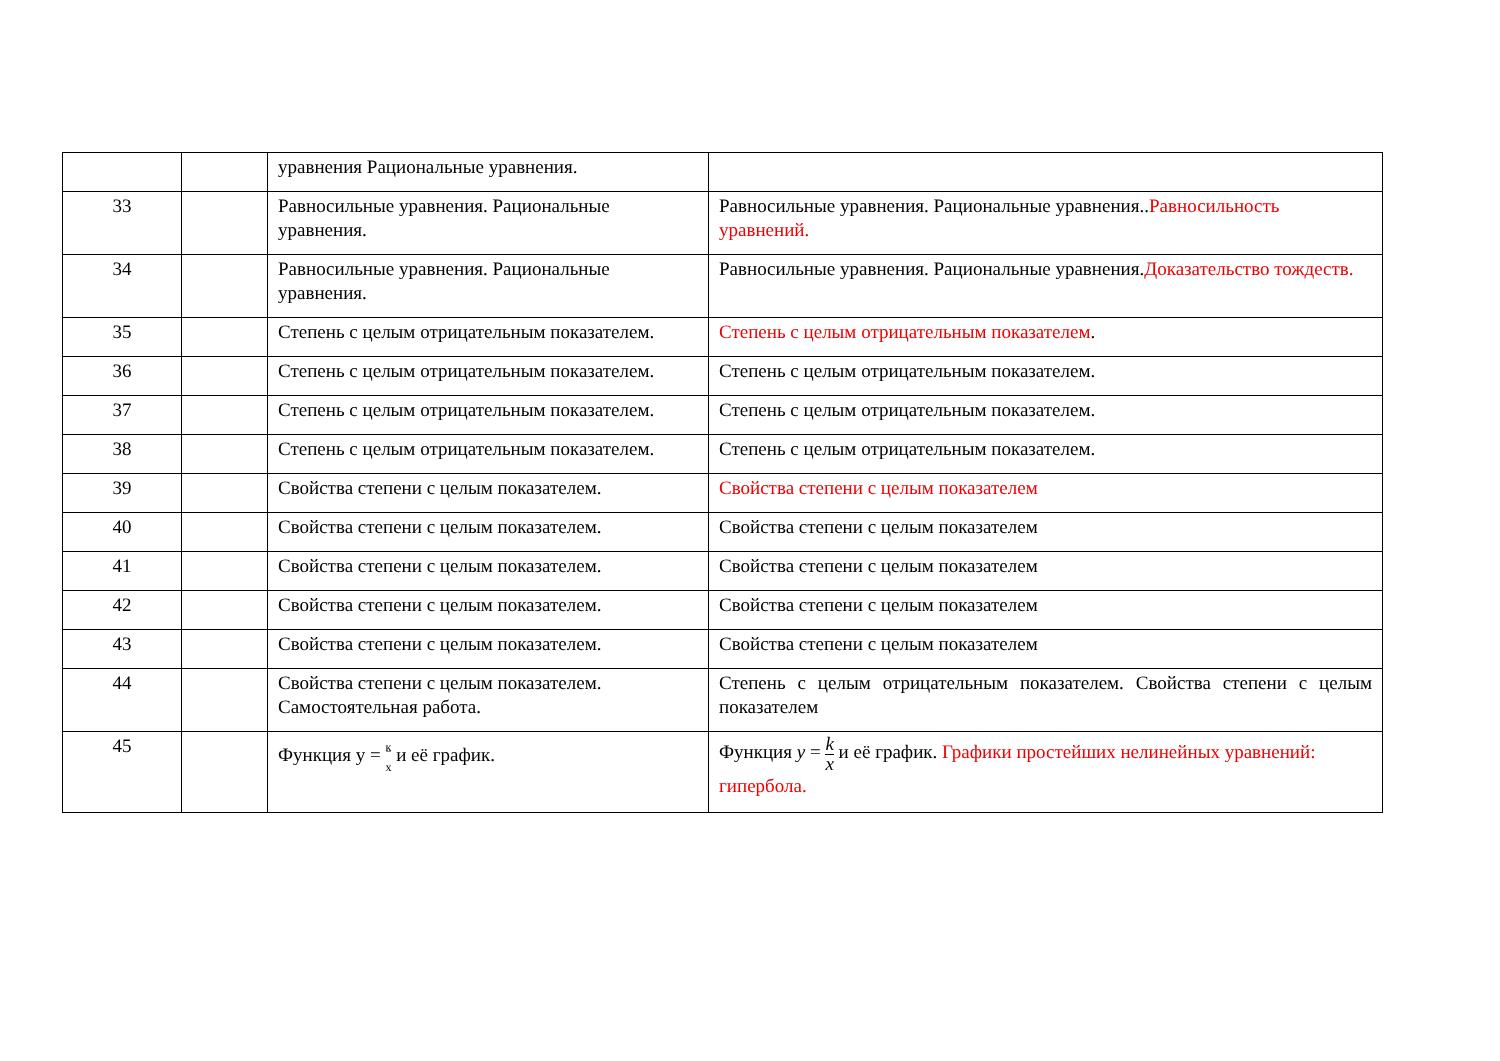| | | уравнения Рациональные уравнения. | |
| 33 | | Равносильные уравнения. Рациональные уравнения. | Равносильные уравнения. Рациональные уравнения.. Равносильность уравнений. |
| 34 | | Равносильные уравнения. Рациональные уравнения. | Равносильные уравнения. Рациональные уравнения. Доказательство тождеств. |
| 35 | | Степень с целым отрицательным показателем. | Степень с целым отрицательным показателем . |
| 36 | | Степень с целым отрицательным показателем. | Степень с целым отрицательным показателем. |
| 37 | | Степень с целым отрицательным показателем. | Степень с целым отрицательным показателем. |
| 38 | | Степень с целым отрицательным показателем. | Степень с целым отрицательным показателем. |
| 39 | | Свойства степени с целым показателем. | Свойства степени с целым показателем |
| 40 | | Свойства степени с целым показателем. | Свойства степени с целым показателем |
| 41 | | Свойства степени с целым показателем. | Свойства степени с целым показателем |
| 42 | | Свойства степени с целым показателем. | Свойства степени с целым показателем |
| 43 | | Свойства степени с целым показателем. | Свойства степени с целым показателем |
| 44 | | Свойства степени с целым показателем. Самостоятельная работа. | Степень с целым отрицательным показателем. Свойства степени с целым показателем |
| 45 | | Функция y = к ‾ x и её график. | Функция y = k x и её график. Графики простейших нелинейных уравнений: гипербола. |